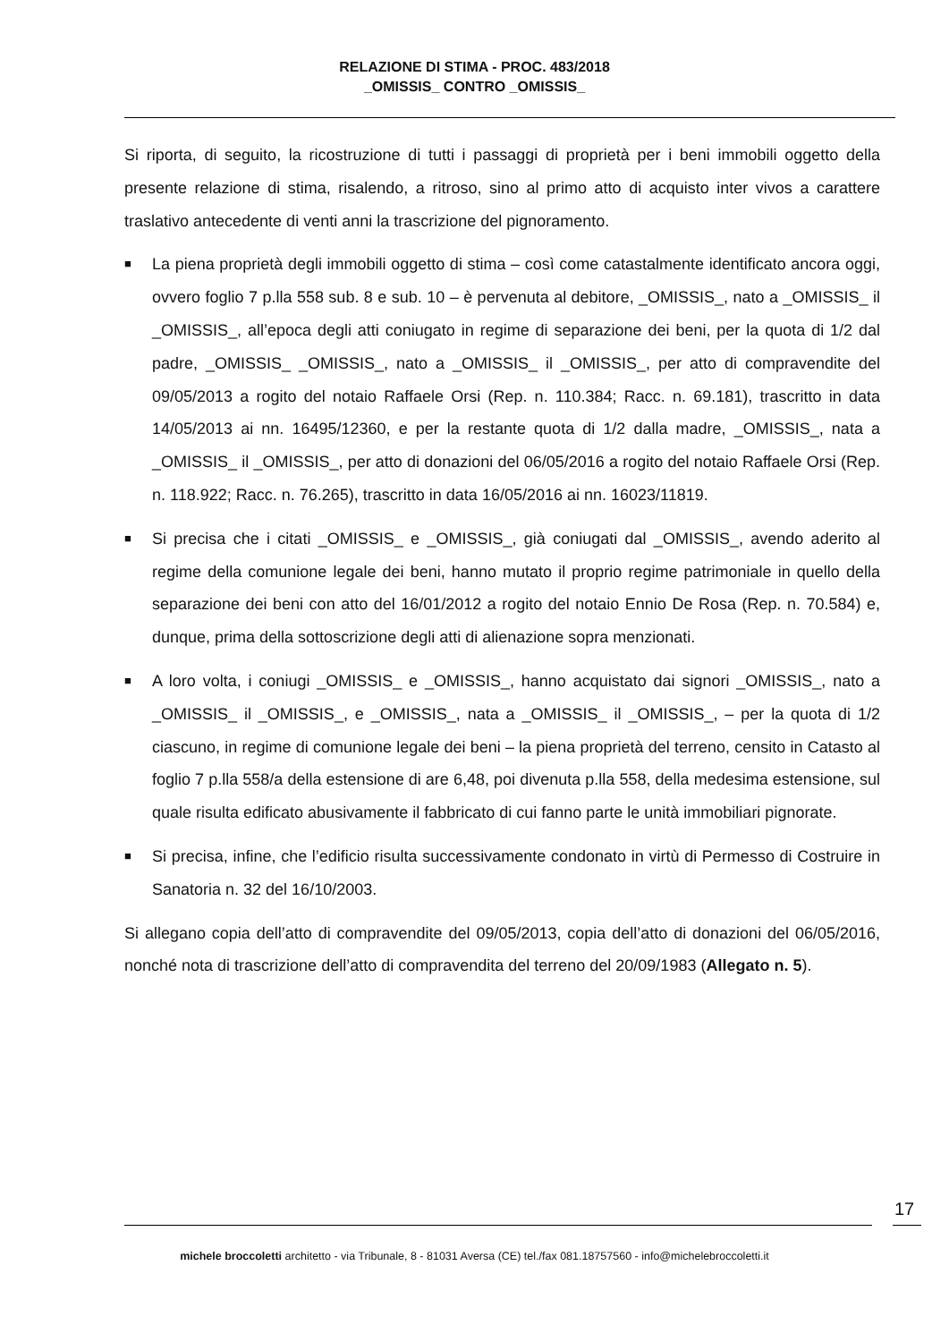RELAZIONE DI STIMA - PROC. 483/2018
_OMISSIS_ CONTRO _OMISSIS_
Si riporta, di seguito, la ricostruzione di tutti i passaggi di proprietà per i beni immobili oggetto della presente relazione di stima, risalendo, a ritroso, sino al primo atto di acquisto inter vivos a carattere traslativo antecedente di venti anni la trascrizione del pignoramento.
■ La piena proprietà degli immobili oggetto di stima – così come catastalmente identificato ancora oggi, ovvero foglio 7 p.lla 558 sub. 8 e sub. 10 – è pervenuta al debitore, _OMISSIS_, nato a _OMISSIS_ il _OMISSIS_, all’epoca degli atti coniugato in regime di separazione dei beni, per la quota di 1/2 dal padre, _OMISSIS_ _OMISSIS_, nato a _OMISSIS_ il _OMISSIS_, per atto di compravendite del 09/05/2013 a rogito del notaio Raffaele Orsi (Rep. n. 110.384; Racc. n. 69.181), trascritto in data 14/05/2013 ai nn. 16495/12360, e per la restante quota di 1/2 dalla madre, _OMISSIS_, nata a _OMISSIS_ il _OMISSIS_, per atto di donazioni del 06/05/2016 a rogito del notaio Raffaele Orsi (Rep. n. 118.922; Racc. n. 76.265), trascritto in data 16/05/2016 ai nn. 16023/11819.
■ Si precisa che i citati _OMISSIS_ e _OMISSIS_, già coniugati dal _OMISSIS_, avendo aderito al regime della comunione legale dei beni, hanno mutato il proprio regime patrimoniale in quello della separazione dei beni con atto del 16/01/2012 a rogito del notaio Ennio De Rosa (Rep. n. 70.584) e, dunque, prima della sottoscrizione degli atti di alienazione sopra menzionati.
■ A loro volta, i coniugi _OMISSIS_ e _OMISSIS_, hanno acquistato dai signori _OMISSIS_, nato a _OMISSIS_ il _OMISSIS_, e _OMISSIS_, nata a _OMISSIS_ il _OMISSIS_, – per la quota di 1/2 ciascuno, in regime di comunione legale dei beni – la piena proprietà del terreno, censito in Catasto al foglio 7 p.lla 558/a della estensione di are 6,48, poi divenuta p.lla 558, della medesima estensione, sul quale risulta edificato abusivamente il fabbricato di cui fanno parte le unità immobiliari pignorate.
■ Si precisa, infine, che l’edificio risulta successivamente condonato in virtù di Permesso di Costruire in Sanatoria n. 32 del 16/10/2003.
Si allegano copia dell’atto di compravendite del 09/05/2013, copia dell’atto di donazioni del 06/05/2016, nonché nota di trascrizione dell’atto di compravendita del terreno del 20/09/1983 (Allegato n. 5).
17
michele broccoletti architetto - via Tribunale, 8 - 81031 Aversa (CE) tel./fax 081.18757560 - info@michelebroccoletti.it